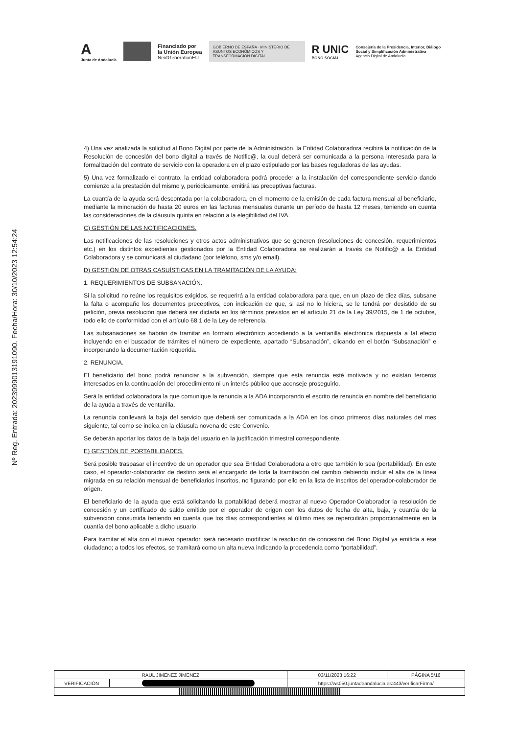A
Junta de Andalucía
Financiado por
la Unión Europea
NextGenerationEU
GOBIERNO DE ESPAÑA · MINISTERIO DE ASUNTOS ECONÓMICOS Y TRANSFORMACIÓN DIGITAL
R UNIC
BONO SOCIAL
Consejería de la Presidencia, Interior, Diálogo
Social y Simplificación Administrativa
Agencia Digital de Andalucía
Nº Reg. Entrada: 202399901319109​0. Fecha/Hora: 30/10/2023 12:54:24
4) Una vez analizada la solicitud al Bono Digital por parte de la Administración, la Entidad Colaboradora recibirá la notificación de la Resolución de concesión del bono digital a través de Notific@, la cual deberá ser comunicada a la persona interesada para la formalización del contrato de servicio con la operadora en el plazo estipulado por las bases reguladoras de las ayudas.
5) Una vez formalizado el contrato, la entidad colaboradora podrá proceder a la instalación del correspondiente servicio dando comienzo a la prestación del mismo y, periódicamente, emitirá las preceptivas facturas.
La cuantía de la ayuda será descontada por la colaboradora, en el momento de la emisión de cada factura mensual al beneficiario, mediante la minoración de hasta 20 euros en las facturas mensuales durante un período de hasta 12 meses, teniendo en cuenta las consideraciones de la cláusula quinta en relación a la elegibilidad del IVA.
C) GESTIÓN DE LAS NOTIFICACIONES.
Las notificaciones de las resoluciones y otros actos administrativos que se generen (resoluciones de concesión, requerimientos etc.) en los distintos expedientes gestionados por la Entidad Colaboradora se realizarán a través de Notific@ a la Entidad Colaboradora y se comunicará al ciudadano (por teléfono, sms y/o email).
D) GESTIÓN DE OTRAS CASUÍSTICAS EN LA TRAMITACIÓN DE LA AYUDA:
1. REQUERIMIENTOS DE SUBSANACIÓN.
Si la solicitud no reúne los requisitos exigidos, se requerirá a la entidad colaboradora para que, en un plazo de diez días, subsane la falta o acompañe los documentos preceptivos, con indicación de que, si así no lo hiciera, se le tendrá por desistido de su petición, previa resolución que deberá ser dictada en los términos previstos en el artículo 21 de la Ley 39/2015, de 1 de octubre, todo ello de conformidad con el artículo 68.1 de la Ley de referencia.
Las subsanaciones se habrán de tramitar en formato electrónico accediendo a la ventanilla electrónica dispuesta a tal efecto incluyendo en el buscador de trámites el número de expediente, apartado “Subsanación”, clicando en el botón “Subsanación” e incorporando la documentación requerida.
2. RENUNCIA.
El beneficiario del bono podrá renunciar a la subvención, siempre que esta renuncia esté motivada y no existan terceros interesados en la continuación del procedimiento ni un interés público que aconseje proseguirlo.
Será la entidad colaboradora la que comunique la renuncia a la ADA incorporando el escrito de renuncia en nombre del beneficiario de la ayuda a través de ventanilla.
La renuncia conllevará la baja del servicio que deberá ser comunicada a la ADA en los cinco primeros días naturales del mes siguiente, tal como se indica en la cláusula novena de este Convenio.
Se deberán aportar los datos de la baja del usuario en la justificación trimestral correspondiente.
E) GESTIÓN DE PORTABILIDADES.
Será posible traspasar el incentivo de un operador que sea Entidad Colaboradora a otro que también lo sea (portabilidad). En este caso, el operador-colaborador de destino será el encargado de toda la tramitación del cambio debiendo incluir el alta de la línea migrada en su relación mensual de beneficiarios inscritos, no figurando por ello en la lista de inscritos del operador-colaborador de origen.
El beneficiario de la ayuda que está solicitando la portabilidad deberá mostrar al nuevo Operador-Colaborador la resolución de concesión y un certificado de saldo emitido por el operador de origen con los datos de fecha de alta, baja, y cuantía de la subvención consumida teniendo en cuenta que los días correspondientes al último mes se repercutirán proporcionalmente en la cuantía del bono aplicable a dicho usuario.
Para tramitar el alta con el nuevo operador, será necesario modificar la resolución de concesión del Bono Digital ya emitida a ese ciudadano; a todos los efectos, se tramitará como un alta nueva indicando la procedencia como “portabilidad”.
| RAUL JIMENEZ JIMENEZ | | | 03/11/2023 16:22 | PÁGINA 5/16 |
| VERIFICACIÓN | | https://ws050.juntadeandalucia.es:443/verificarFirma/ | | |